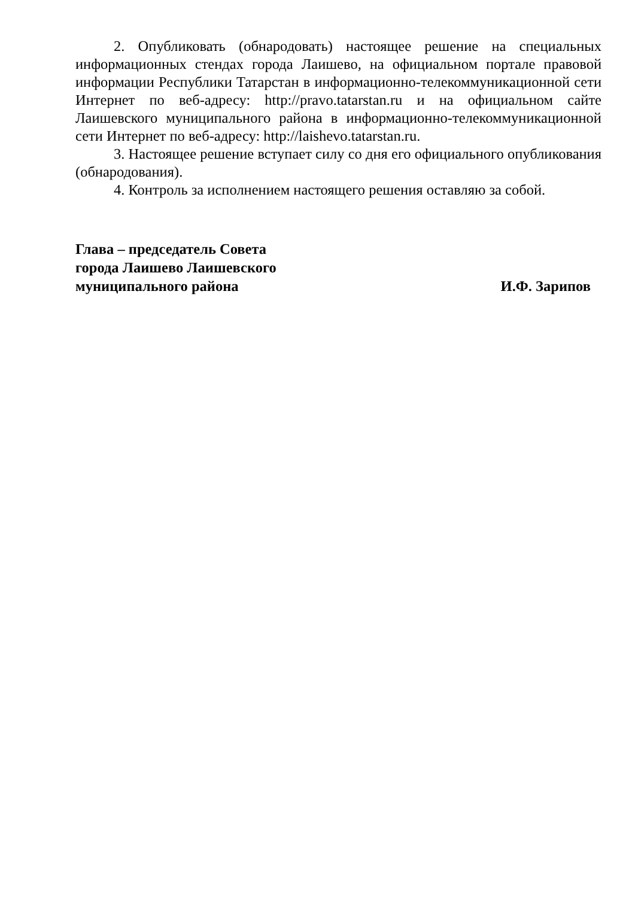2. Опубликовать (обнародовать) настоящее решение на специальных информационных стендах города Лаишево, на официальном портале правовой информации Республики Татарстан в информационно-телекоммуникационной сети Интернет по веб-адресу: http://pravo.tatarstan.ru и на официальном сайте Лаишевского муниципального района в информационно-телекоммуникационной сети Интернет по веб-адресу: http://laishevo.tatarstan.ru.
3. Настоящее решение вступает силу со дня его официального опубликования (обнародования).
4. Контроль за исполнением настоящего решения оставляю за собой.
Глава – председатель Совета
города Лаишево Лаишевского
муниципального района
И.Ф. Зарипов